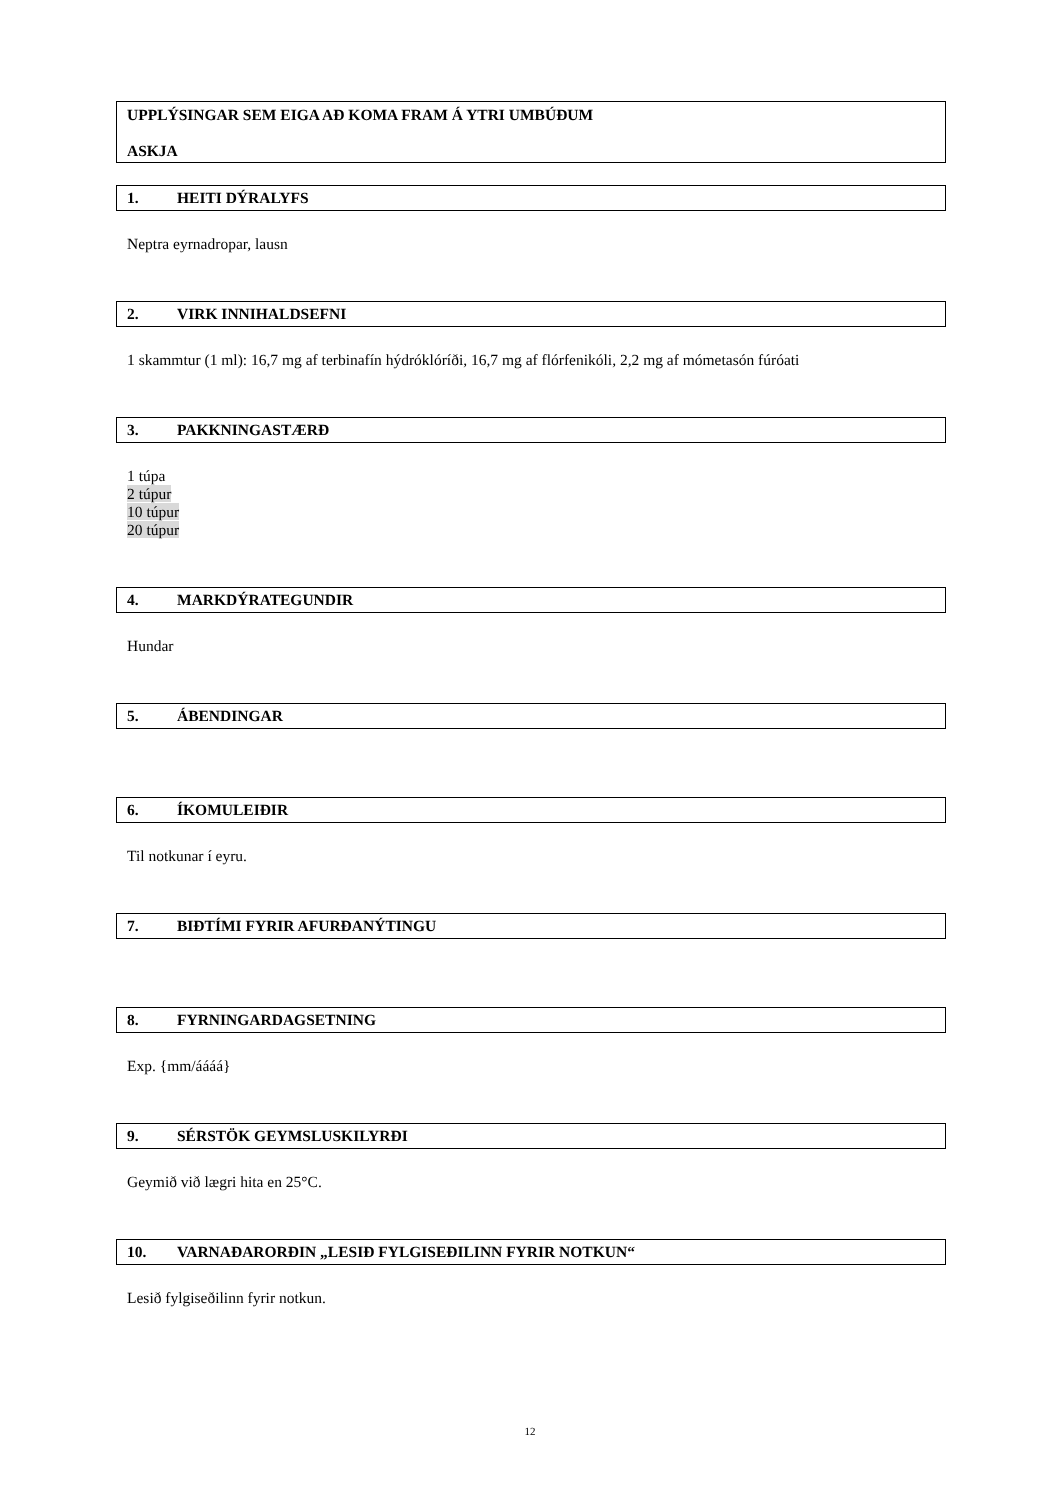UPPLÝSINGAR SEM EIGA AÐ KOMA FRAM Á YTRI UMBÚÐUM
ASKJA
1. HEITI DÝRALYFS
Neptra eyrnadropar, lausn
2. VIRK INNIHALDSEFNI
1 skammtur (1 ml): 16,7 mg af terbinafín hýdróklóríði, 16,7 mg af flórfenikóli, 2,2 mg af mómetasón fúróati
3. PAKKNINGASTÆRÐ
1 túpa
2 túpur
10 túpur
20 túpur
4. MARKDÝRATEGUNDIR
Hundar
5. ÁBENDINGAR
6. ÍKOMULEIÐIR
Til notkunar í eyru.
7. BIÐTÍMI FYRIR AFURÐANÝTINGU
8. FYRNINGARDAGSETNING
Exp. {mm/áááá}
9. SÉRSTÖK GEYMSLUSKILYRÐI
Geymið við lægri hita en 25°C.
10. VARNAÐARORÐIN „LESIÐ FYLGISEÐILINN FYRIR NOTKUN“
Lesið fylgiseðilinn fyrir notkun.
12